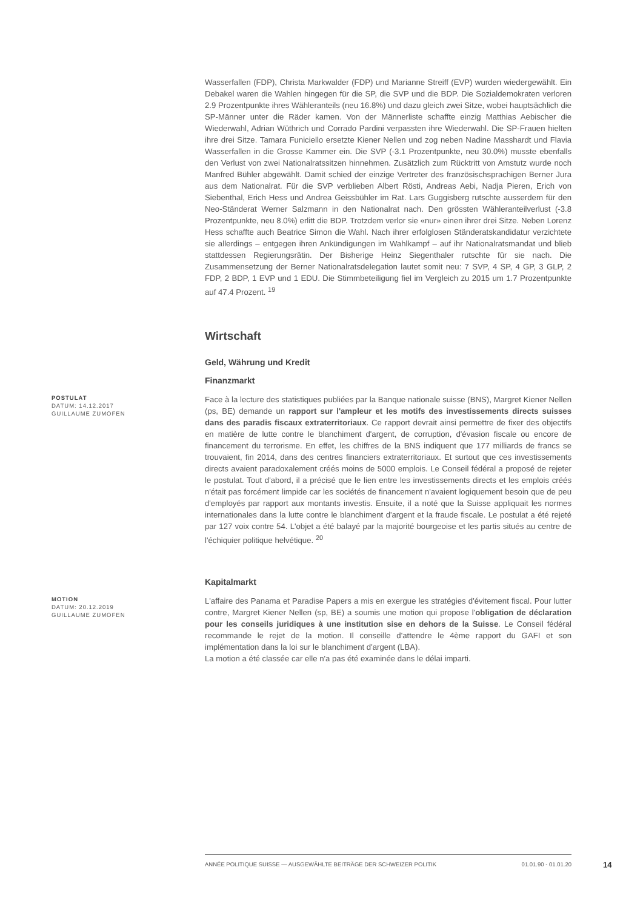Wasserfallen (FDP), Christa Markwalder (FDP) und Marianne Streiff (EVP) wurden wiedergewählt. Ein Debakel waren die Wahlen hingegen für die SP, die SVP und die BDP. Die Sozialdemokraten verloren 2.9 Prozentpunkte ihres Wähleranteils (neu 16.8%) und dazu gleich zwei Sitze, wobei hauptsächlich die SP-Männer unter die Räder kamen. Von der Männerliste schaffte einzig Matthias Aebischer die Wiederwahl, Adrian Wüthrich und Corrado Pardini verpassten ihre Wiederwahl. Die SP-Frauen hielten ihre drei Sitze. Tamara Funiciello ersetzte Kiener Nellen und zog neben Nadine Masshardt und Flavia Wasserfallen in die Grosse Kammer ein. Die SVP (-3.1 Prozentpunkte, neu 30.0%) musste ebenfalls den Verlust von zwei Nationalratssitzen hinnehmen. Zusätzlich zum Rücktritt von Amstutz wurde noch Manfred Bühler abgewählt. Damit schied der einzige Vertreter des französischsprachigen Berner Jura aus dem Nationalrat. Für die SVP verblieben Albert Rösti, Andreas Aebi, Nadja Pieren, Erich von Siebenthal, Erich Hess und Andrea Geissbühler im Rat. Lars Guggisberg rutschte ausserdem für den Neo-Ständerat Werner Salzmann in den Nationalrat nach. Den grössten Wähleranteilverlust (-3.8 Prozentpunkte, neu 8.0%) erlitt die BDP. Trotzdem verlor sie «nur» einen ihrer drei Sitze. Neben Lorenz Hess schaffte auch Beatrice Simon die Wahl. Nach ihrer erfolglosen Ständeratskandidatur verzichtete sie allerdings – entgegen ihren Ankündigungen im Wahlkampf – auf ihr Nationalratsmandat und blieb stattdessen Regierungsrätin. Der Bisherige Heinz Siegenthaler rutschte für sie nach. Die Zusammensetzung der Berner Nationalratsdelegation lautet somit neu: 7 SVP, 4 SP, 4 GP, 3 GLP, 2 FDP, 2 BDP, 1 EVP und 1 EDU. Die Stimmbeteiligung fiel im Vergleich zu 2015 um 1.7 Prozentpunkte auf 47.4 Prozent. <sup>19</sup>
Wirtschaft
Geld, Währung und Kredit
Finanzmarkt
POSTULAT
DATUM: 14.12.2017
GUILLAUME ZUMOFEN
Face à la lecture des statistiques publiées par la Banque nationale suisse (BNS), Margret Kiener Nellen (ps, BE) demande un rapport sur l'ampleur et les motifs des investissements directs suisses dans des paradis fiscaux extraterritoriaux. Ce rapport devrait ainsi permettre de fixer des objectifs en matière de lutte contre le blanchiment d'argent, de corruption, d'évasion fiscale ou encore de financement du terrorisme. En effet, les chiffres de la BNS indiquent que 177 milliards de francs se trouvaient, fin 2014, dans des centres financiers extraterritoriaux. Et surtout que ces investissements directs avaient paradoxalement créés moins de 5000 emplois. Le Conseil fédéral a proposé de rejeter le postulat. Tout d'abord, il a précisé que le lien entre les investissements directs et les emplois créés n'était pas forcément limpide car les sociétés de financement n'avaient logiquement besoin que de peu d'employés par rapport aux montants investis. Ensuite, il a noté que la Suisse appliquait les normes internationales dans la lutte contre le blanchiment d'argent et la fraude fiscale. Le postulat a été rejeté par 127 voix contre 54. L'objet a été balayé par la majorité bourgeoise et les partis situés au centre de l'échiquier politique helvétique. <sup>20</sup>
Kapitalmarkt
MOTION
DATUM: 20.12.2019
GUILLAUME ZUMOFEN
L'affaire des Panama et Paradise Papers a mis en exergue les stratégies d'évitement fiscal. Pour lutter contre, Margret Kiener Nellen (sp, BE) a soumis une motion qui propose l'obligation de déclaration pour les conseils juridiques à une institution sise en dehors de la Suisse. Le Conseil fédéral recommande le rejet de la motion. Il conseille d'attendre le 4ème rapport du GAFI et son implémentation dans la loi sur le blanchiment d'argent (LBA).
La motion a été classée car elle n'a pas été examinée dans le délai imparti.
ANNÉE POLITIQUE SUISSE — AUSGEWÄHLTE BEITRÄGE DER SCHWEIZER POLITIK 01.01.90 - 01.01.20
14